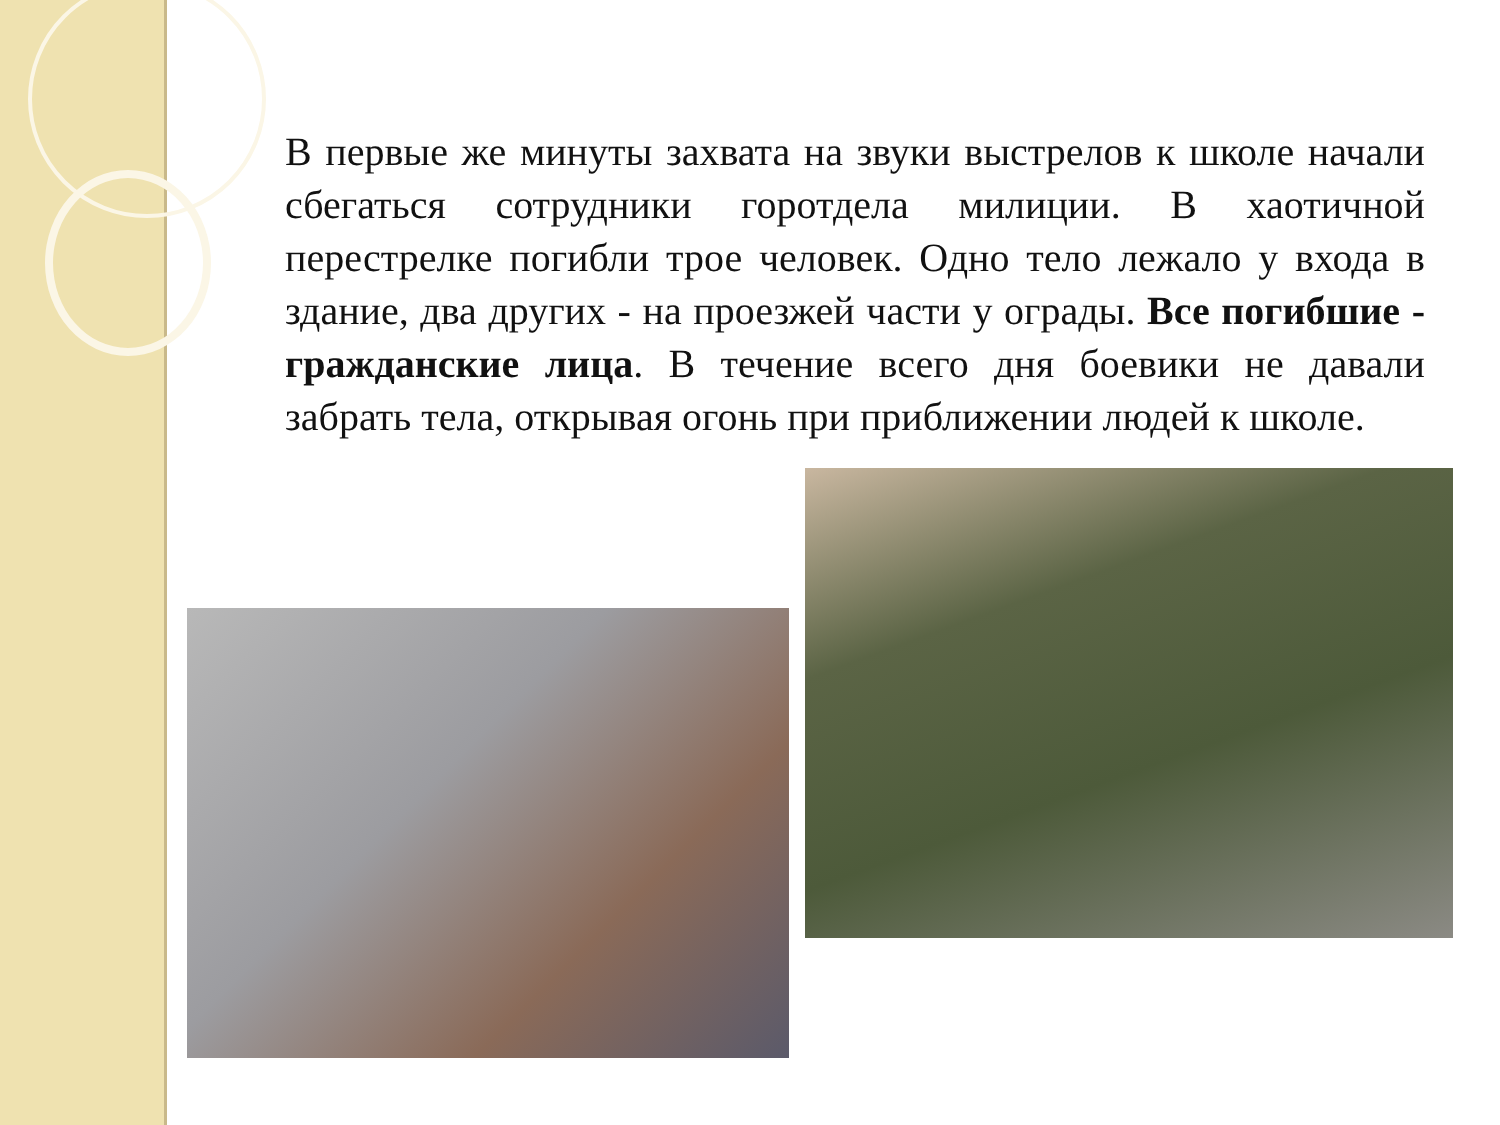В первые же минуты захвата на звуки выстрелов к школе начали сбегаться сотрудники горотдела милиции. В хаотичной перестрелке погибли трое человек. Одно тело лежало у входа в здание, два других - на проезжей части у ограды. Все погибшие - гражданские лица. В течение всего дня боевики не давали забрать тела, открывая огонь при приближении людей к школе.